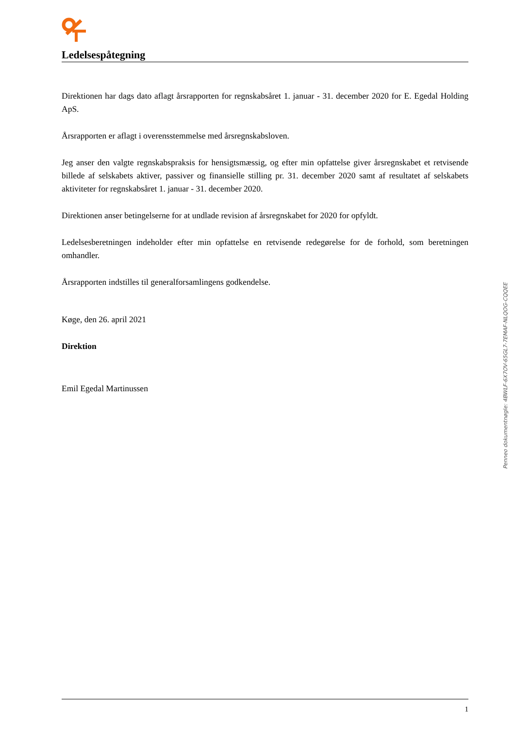Ledelsespåtegning
Direktionen har dags dato aflagt årsrapporten for regnskabsåret 1. januar - 31. december 2020 for E. Egedal Holding ApS.
Årsrapporten er aflagt i overensstemmelse med årsregnskabsloven.
Jeg anser den valgte regnskabspraksis for hensigtsmæssig, og efter min opfattelse giver årsregnskabet et retvisende billede af selskabets aktiver, passiver og finansielle stilling pr. 31. december 2020 samt af resultatet af selskabets aktiviteter for regnskabsåret 1. januar - 31. december 2020.
Direktionen anser betingelserne for at undlade revision af årsregnskabet for 2020 for opfyldt.
Ledelsesberetningen indeholder efter min opfattelse en retvisende redegørelse for de forhold, som beretningen omhandler.
Årsrapporten indstilles til generalforsamlingens godkendelse.
Køge, den 26. april 2021
Direktion
Emil Egedal Martinussen
Penneo dokumentnøgle: 4BWLF-6X7OV-65GL7-7EMAF-NLQOG-CQQEE
1